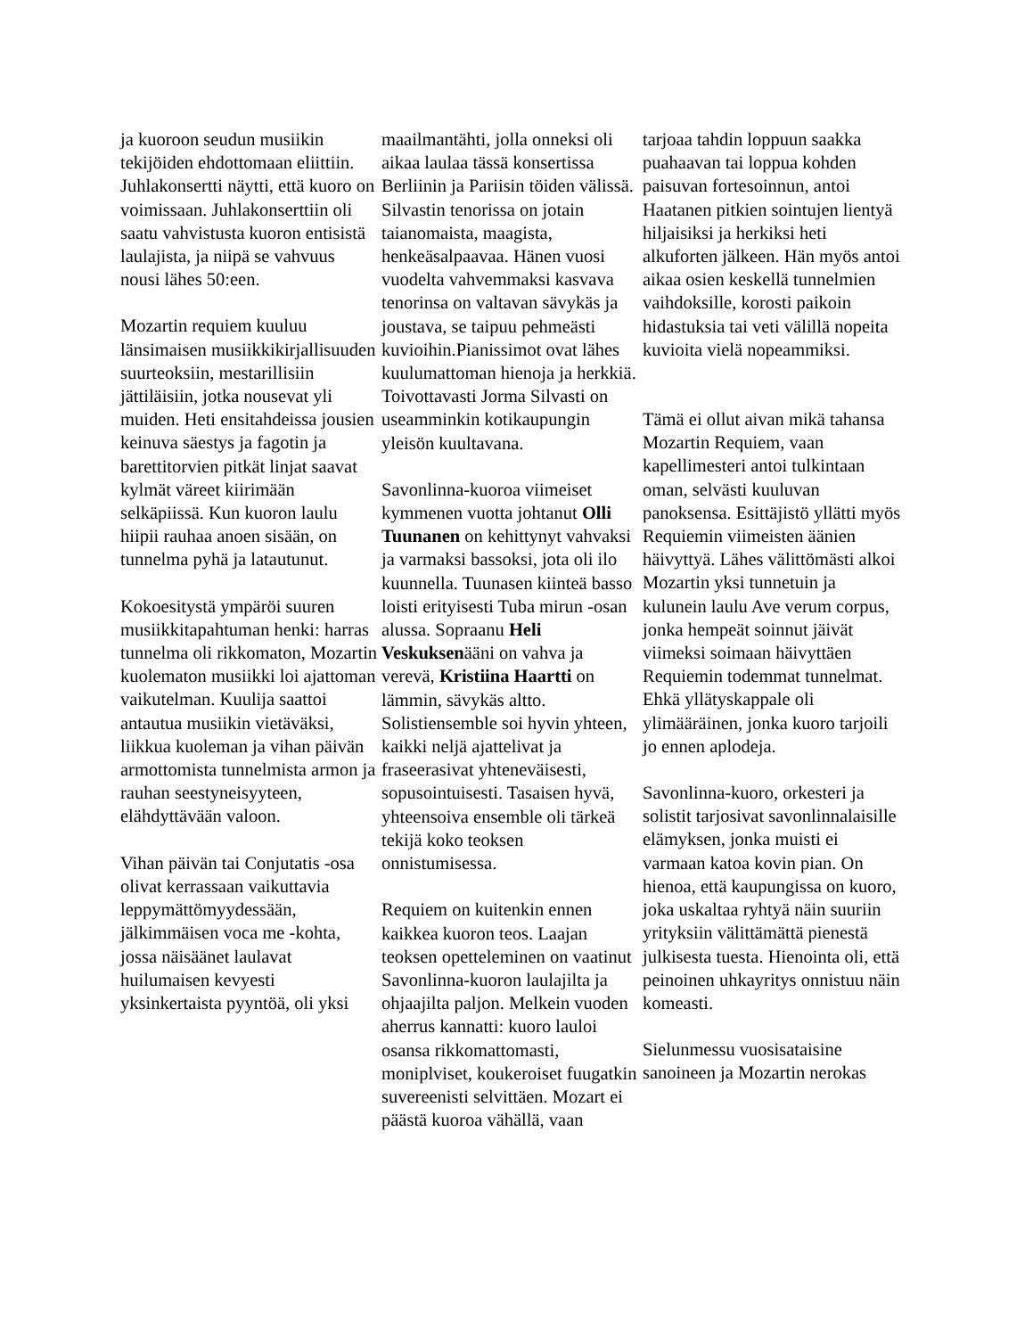ja kuoroon seudun musiikin tekijöiden ehdottomaan eliittiin. Juhlakonsertti näytti, että kuoro on voimissaan. Juhlakonserttiin oli saatu vahvistusta kuoron entisistä laulajista, ja niipä se vahvuus nousi lähes 50:een.
Mozartin requiem kuuluu länsimaisen musiikkikirjallisuuden suurteoksiin, mestarillisiin jättiläisiin, jotka nousevat yli muiden. Heti ensitahdeissa jousien keinuva säestys ja fagotin ja barettitorvien pitkät linjat saavat kylmät väreet kiirimään selkäpiissä. Kun kuoron laulu hiipii rauhaa anoen sisään, on tunnelma pyhä ja latautunut.
Kokoesitystä ympäröi suuren musiikkitapahtuman henki: harras tunnelma oli rikkomaton, Mozartin kuolematon musiikki loi ajattoman vaikutelman. Kuulija saattoi antautua musiikin vietäväksi, liikkua kuoleman ja vihan päivän armottomista tunnelmista armon ja rauhan seestyneisyyteen, elähdyttävään valoon.
Vihan päivän tai Conjutatis -osa olivat kerrassaan vaikuttavia leppymättömyydessään, jälkimmäisen voca me -kohta, jossa näisäänet laulavat huilumaisen kevyesti yksinkertaista pyyntöä, oli yksi
maailmantähti, jolla onneksi oli aikaa laulaa tässä konsertissa Berliinin ja Pariisin töiden välissä. Silvastin tenorissa on jotain taianomaista, maagista, henkeäsalpaavaa. Hänen vuosi vuodelta vahvemmaksi kasvava tenorinsa on valtavan sävykäs ja joustava, se taipuu pehmeästi kuvioihin.Pianissimot ovat lähes kuulumattoman hienoja ja herkkiä. Toivottavasti Jorma Silvasti on useamminkin kotikaupungin yleisön kuultavana.
Savonlinna-kuoroa viimeiset kymmenen vuotta johtanut Olli Tuunanen on kehittynyt vahvaksi ja varmaksi bassoksi, jota oli ilo kuunnella. Tuunasen kiinteä basso loisti erityisesti Tuba mirun -osan alussa. Sopraanu Heli Veskuksenääni on vahva ja verevä, Kristiina Haartti on lämmin, sävykäs altto. Solistiensemble soi hyvin yhteen, kaikki neljä ajattelivat ja fraseerasivat yhteneväisesti, sopusointuisesti. Tasaisen hyvä, yhteensoiva ensemble oli tärkeä tekijä koko teoksen onnistumisessa.
Requiem on kuitenkin ennen kaikkea kuoron teos. Laajan teoksen opetteleminen on vaatinut Savonlinna-kuoron laulajilta ja ohjaajilta paljon. Melkein vuoden aherrus kannatti: kuoro lauloi osansa rikkomattomasti, moniplviset, koukeroiset fuugatkin suvereenisti selvittäen. Mozart ei päästä kuoroa vähällä, vaan
tarjoaa tahdin loppuun saakka puahaavan tai loppua kohden paisuvan fortesoinnun, antoi Haatanen pitkien sointujen lientyä hiljaisiksi ja herkiksi heti alkuforten jälkeen. Hän myös antoi aikaa osien keskellä tunnelmien vaihdoksille, korosti paikoin hidastuksia tai veti välillä nopeita kuvioita vielä nopeammiksi.
Tämä ei ollut aivan mikä tahansa Mozartin Requiem, vaan kapellimesteri antoi tulkintaan oman, selvästi kuuluvan panoksensa. Esittäjistö yllätti myös Requiemin viimeisten äänien häivyttyä. Lähes välittömästi alkoi Mozartin yksi tunnetuin ja kulunein laulu Ave verum corpus, jonka hempeät soinnut jäivät viimeksi soimaan häivyttäen Requiemin todemmat tunnelmat. Ehkä yllätyskappale oli ylimääräinen, jonka kuoro tarjoili jo ennen aplodeja.
Savonlinna-kuoro, orkesteri ja solistit tarjosivat savonlinnalaisille elämyksen, jonka muisti ei varmaan katoa kovin pian. On hienoa, että kaupungissa on kuoro, joka uskaltaa ryhtyä näin suuriin yrityksiin välittämättä pienestä julkisesta tuesta. Hienointa oli, että peinoinen uhkayritys onnistuu näin komeasti.
Sielunmessu vuosisataisine sanoineen ja Mozartin nerokas